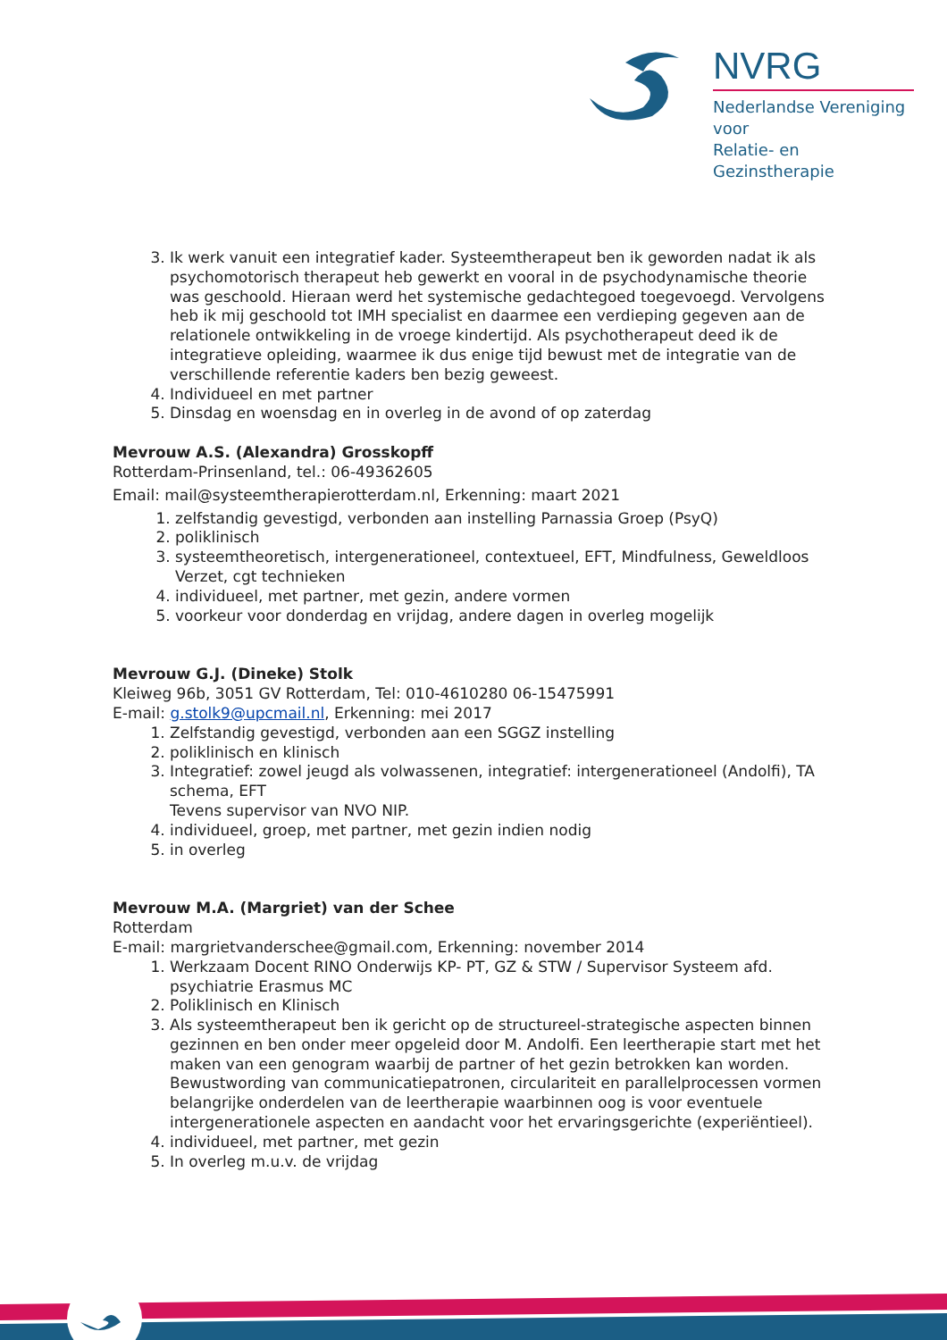NVRG
Nederlandse Vereniging voor
Relatie- en Gezinstherapie
3. Ik werk vanuit een integratief kader. Systeemtherapeut ben ik geworden nadat ik als psychomotorisch therapeut heb gewerkt en vooral in de psychodynamische theorie was geschoold. Hieraan werd het systemische gedachtegoed toegevoegd. Vervolgens heb ik mij geschoold tot IMH specialist en daarmee een verdieping gegeven aan de relationele ontwikkeling in de vroege kindertijd. Als psychotherapeut deed ik de integratieve opleiding, waarmee ik dus enige tijd bewust met de integratie van de verschillende referentie kaders ben bezig geweest.
4. Individueel en met partner
5. Dinsdag en woensdag en in overleg in de avond of op zaterdag
Mevrouw A.S. (Alexandra) Grosskopff
Rotterdam-Prinsenland, tel.: 06-49362605
Email: mail@systeemtherapierotterdam.nl, Erkenning: maart 2021
1. zelfstandig gevestigd, verbonden aan instelling Parnassia Groep (PsyQ)
2. poliklinisch
3. systeemtheoretisch, intergenerationeel, contextueel, EFT, Mindfulness, Geweldloos Verzet, cgt technieken
4. individueel, met partner, met gezin, andere vormen
5. voorkeur voor donderdag en vrijdag, andere dagen in overleg mogelijk
Mevrouw G.J. (Dineke) Stolk
Kleiweg 96b, 3051 GV Rotterdam, Tel: 010-4610280 06-15475991
E-mail: g.stolk9@upcmail.nl, Erkenning: mei 2017
1. Zelfstandig gevestigd, verbonden aan een SGGZ instelling
2. poliklinisch en klinisch
3. Integratief: zowel jeugd als volwassenen, integratief: intergenerationeel (Andolfi), TA schema, EFT
Tevens supervisor van NVO NIP.
4. individueel, groep, met partner, met gezin indien nodig
5. in overleg
Mevrouw M.A. (Margriet) van der Schee
Rotterdam
E-mail: margrietvanderschee@gmail.com, Erkenning: november 2014
1. Werkzaam Docent RINO Onderwijs KP- PT, GZ & STW / Supervisor Systeem afd. psychiatrie Erasmus MC
2. Poliklinisch en Klinisch
3. Als systeemtherapeut ben ik gericht op de structureel-strategische aspecten binnen gezinnen en ben onder meer opgeleid door M. Andolfi. Een leertherapie start met het maken van een genogram waarbij de partner of het gezin betrokken kan worden. Bewustwording van communicatiepatronen, circulariteit en parallelprocessen vormen belangrijke onderdelen van de leertherapie waarbinnen oog is voor eventuele intergenerationele aspecten en aandacht voor het ervaringsgerichte (experiëntieel).
4. individueel, met partner, met gezin
5. In overleg m.u.v. de vrijdag